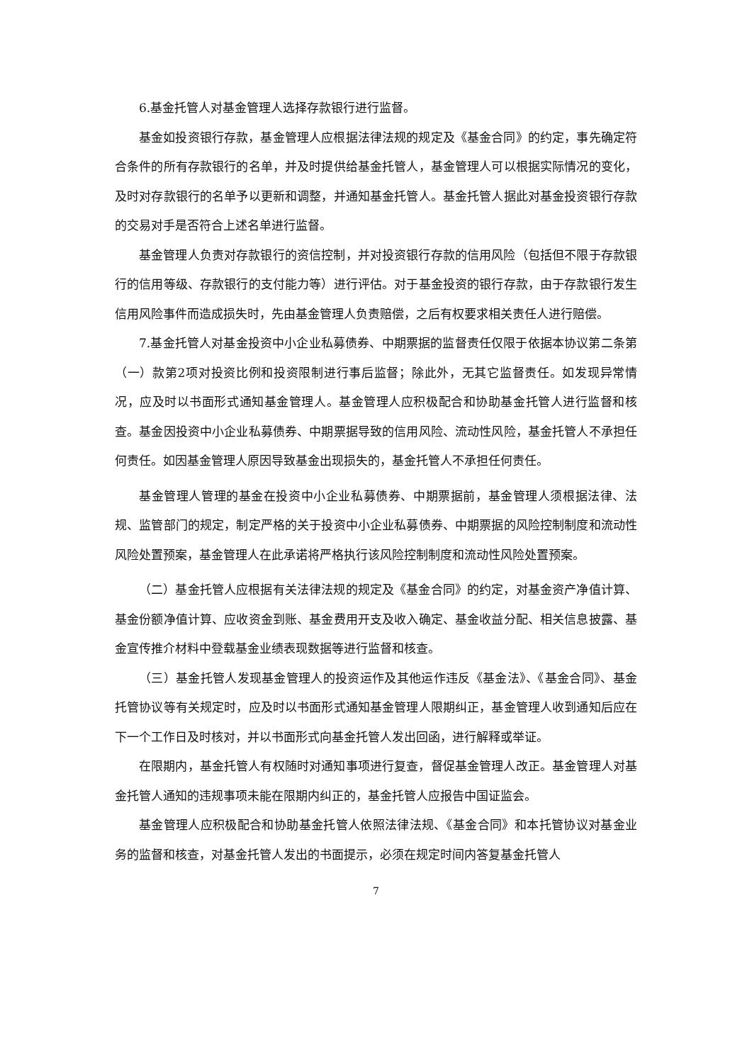6.基金托管人对基金管理人选择存款银行进行监督。
基金如投资银行存款，基金管理人应根据法律法规的规定及《基金合同》的约定，事先确定符合条件的所有存款银行的名单，并及时提供给基金托管人，基金管理人可以根据实际情况的变化，及时对存款银行的名单予以更新和调整，并通知基金托管人。基金托管人据此对基金投资银行存款的交易对手是否符合上述名单进行监督。
基金管理人负责对存款银行的资信控制，并对投资银行存款的信用风险（包括但不限于存款银行的信用等级、存款银行的支付能力等）进行评估。对于基金投资的银行存款，由于存款银行发生信用风险事件而造成损失时，先由基金管理人负责赔偿，之后有权要求相关责任人进行赔偿。
7.基金托管人对基金投资中小企业私募债券、中期票据的监督责任仅限于依据本协议第二条第（一）款第2项对投资比例和投资限制进行事后监督；除此外，无其它监督责任。如发现异常情况，应及时以书面形式通知基金管理人。基金管理人应积极配合和协助基金托管人进行监督和核查。基金因投资中小企业私募债券、中期票据导致的信用风险、流动性风险，基金托管人不承担任何责任。如因基金管理人原因导致基金出现损失的，基金托管人不承担任何责任。
基金管理人管理的基金在投资中小企业私募债券、中期票据前，基金管理人须根据法律、法规、监管部门的规定，制定严格的关于投资中小企业私募债券、中期票据的风险控制制度和流动性风险处置预案，基金管理人在此承诺将严格执行该风险控制制度和流动性风险处置预案。
（二）基金托管人应根据有关法律法规的规定及《基金合同》的约定，对基金资产净值计算、基金份额净值计算、应收资金到账、基金费用开支及收入确定、基金收益分配、相关信息披露、基金宣传推介材料中登载基金业绩表现数据等进行监督和核查。
（三）基金托管人发现基金管理人的投资运作及其他运作违反《基金法》、《基金合同》、基金托管协议等有关规定时，应及时以书面形式通知基金管理人限期纠正，基金管理人收到通知后应在下一个工作日及时核对，并以书面形式向基金托管人发出回函，进行解释或举证。
在限期内，基金托管人有权随时对通知事项进行复查，督促基金管理人改正。基金管理人对基金托管人通知的违规事项未能在限期内纠正的，基金托管人应报告中国证监会。
基金管理人应积极配合和协助基金托管人依照法律法规、《基金合同》和本托管协议对基金业务的监督和核查，对基金托管人发出的书面提示，必须在规定时间内答复基金托管人
7